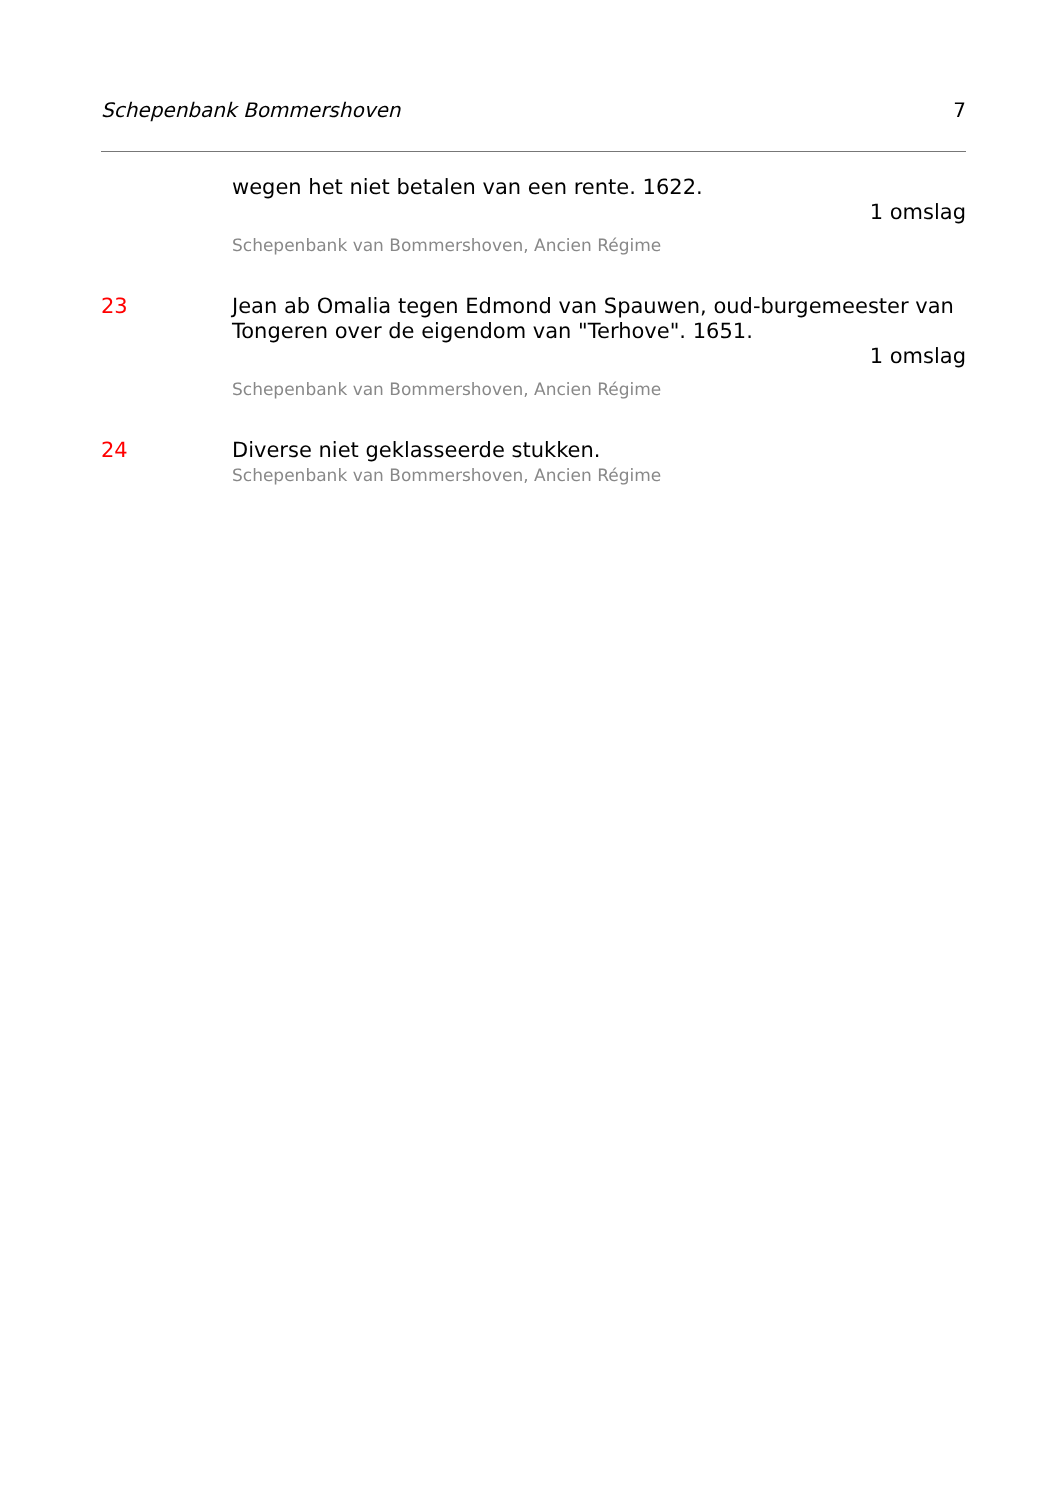Schepenbank Bommershoven 7
wegen het niet betalen van een rente. 1622.
1 omslag
Schepenbank van Bommershoven, Ancien Régime
23 Jean ab Omalia tegen Edmond van Spauwen, oud-burgemeester van Tongeren over de eigendom van "Terhove". 1651.
1 omslag
Schepenbank van Bommershoven, Ancien Régime
24 Diverse niet geklasseerde stukken.
Schepenbank van Bommershoven, Ancien Régime